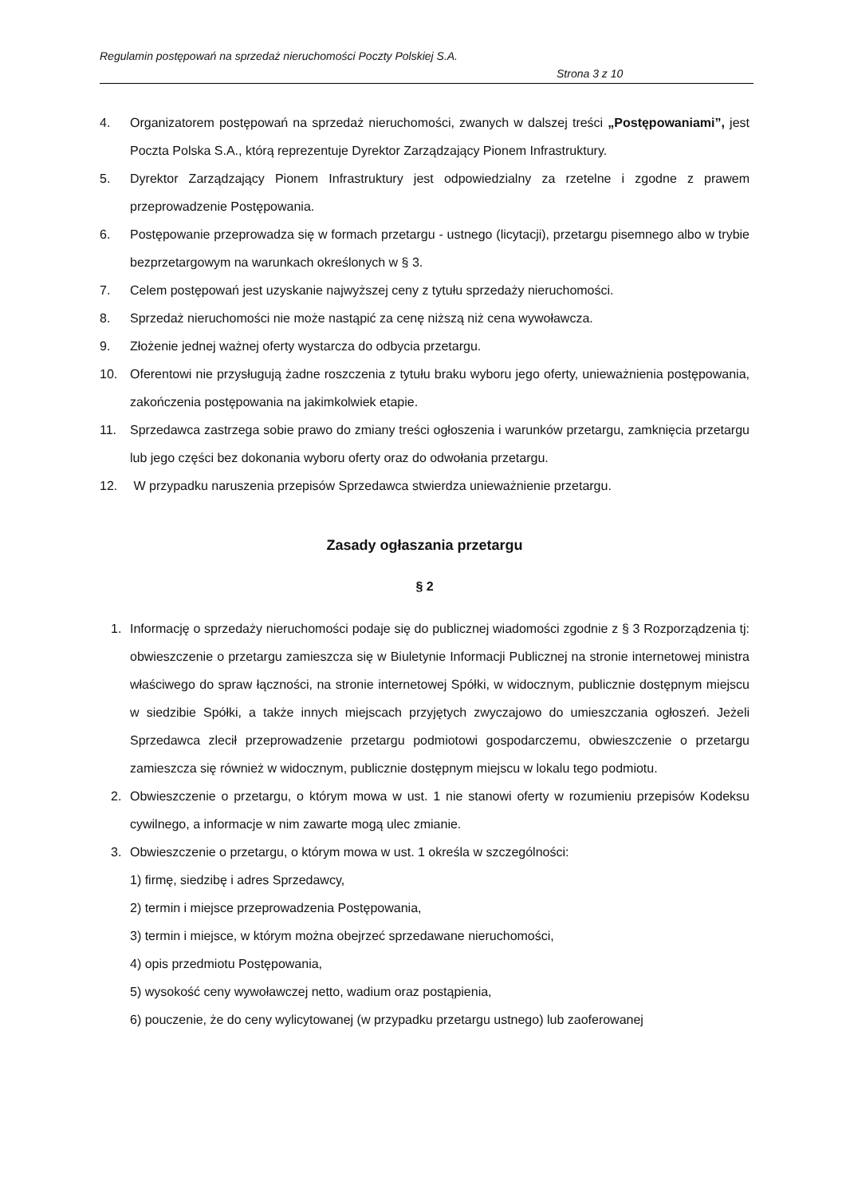Regulamin postępowań na sprzedaż nieruchomości Poczty Polskiej S.A.
Strona 3 z 10
4. Organizatorem postępowań na sprzedaż nieruchomości, zwanych w dalszej treści „Postępowaniami”, jest Poczta Polska S.A., którą reprezentuje Dyrektor Zarządzający Pionem Infrastruktury.
5. Dyrektor Zarządzający Pionem Infrastruktury jest odpowiedzialny za rzetelne i zgodne z prawem przeprowadzenie Postępowania.
6. Postępowanie przeprowadza się w formach przetargu - ustnego (licytacji), przetargu pisemnego albo w trybie bezprzetargowym na warunkach określonych w § 3.
7. Celem postępowań jest uzyskanie najwyższej ceny z tytułu sprzedaży nieruchomości.
8. Sprzedaż nieruchomości nie może nastąpić za cenę niższą niż cena wywoławcza.
9. Złożenie jednej ważnej oferty wystarcza do odbycia przetargu.
10. Oferentowi nie przysługują żadne roszczenia z tytułu braku wyboru jego oferty, unieważnienia postępowania, zakończenia postępowania na jakimkolwiek etapie.
11. Sprzedawca zastrzega sobie prawo do zmiany treści ogłoszenia i warunków przetargu, zamknięcia przetargu lub jego części bez dokonania wyboru oferty oraz do odwołania przetargu.
12. W przypadku naruszenia przepisów Sprzedawca stwierdza unieważnienie przetargu.
Zasady ogłaszania przetargu
§ 2
1. Informację o sprzedaży nieruchomości podaje się do publicznej wiadomości zgodnie z § 3 Rozporządzenia tj: obwieszczenie o przetargu zamieszcza się w Biuletynie Informacji Publicznej na stronie internetowej ministra właściwego do spraw łączności, na stronie internetowej Spółki, w widocznym, publicznie dostępnym miejscu w siedzibie Spółki, a także innych miejscach przyjętych zwyczajowo do umieszczania ogłoszeń. Jeżeli Sprzedawca zlecił przeprowadzenie przetargu podmiotowi gospodarczemu, obwieszczenie o przetargu zamieszcza się również w widocznym, publicznie dostępnym miejscu w lokalu tego podmiotu.
2. Obwieszczenie o przetargu, o którym mowa w ust. 1 nie stanowi oferty w rozumieniu przepisów Kodeksu cywilnego, a informacje w nim zawarte mogą ulec zmianie.
3. Obwieszczenie o przetargu, o którym mowa w ust. 1 określa w szczególności:
1) firmę, siedzibę i adres Sprzedawcy,
2) termin i miejsce przeprowadzenia Postępowania,
3) termin i miejsce, w którym można obejrzeć sprzedawane nieruchomości,
4) opis przedmiotu Postępowania,
5) wysokość ceny wywoławczej netto, wadium oraz postąpienia,
6) pouczenie, że do ceny wylicytowanej (w przypadku przetargu ustnego) lub zaoferowanej